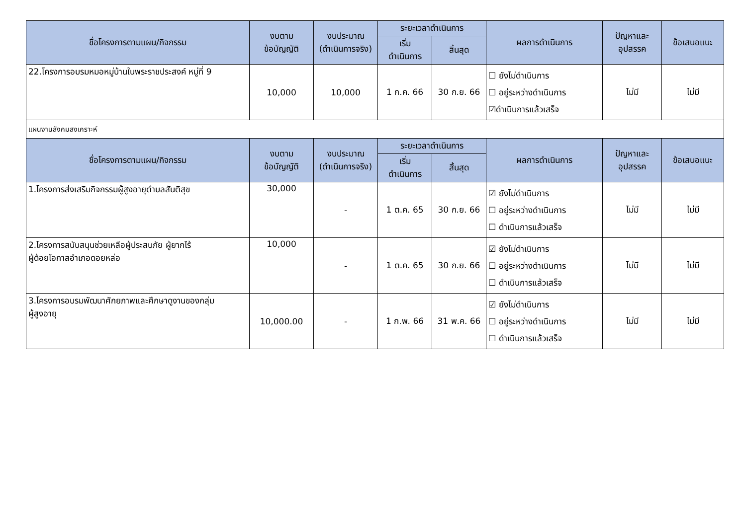| ชื่อโครงการตามแผน/กิจกรรม | งบตาม ข้อบัญญัติ | งบประมาณ (ดำเนินการจริง) | ระยะเวลาดำเนินการ | | ผลการดำเนินการ | ปัญหาและ อุปสรรค | ข้อเสนอแนะ |
| --- | --- | --- | --- | --- | --- | --- | --- |
| | | | เริ่ม ดำเนินการ | สิ้นสุด | | | |
| 22.โครงการอบรมหมอหมู่บ้านในพระราชประสงค์ หมู่ที่ 9 | 10,000 | 10,000 | 1 ก.ค. 66 | 30 ก.ย. 66 | ☐ ยังไม่ดำเนินการ ☐ อยู่ระหว่างดำเนินการ ☑ดำเนินการแล้วเสร็จ | ไม่มี | ไม่มี |
| แผนงานสังคมสงเคราะห์ | | | | | | | |
| ชื่อโครงการตามแผน/กิจกรรม | งบตาม ข้อบัญญัติ | งบประมาณ (ดำเนินการจริง) | ระยะเวลาดำเนินการ | | ผลการดำเนินการ | ปัญหาและ อุปสรรค | ข้อเสนอแนะ |
| | | | เริ่ม ดำเนินการ | สิ้นสุด | | | |
| 1.โครงการส่งเสริมกิจกรรมผู้สูงอายุตำบลสันติสุข | 30,000 | - | 1 ต.ค. 65 | 30 ก.ย. 66 | ☑ ยังไม่ดำเนินการ ☐ อยู่ระหว่างดำเนินการ ☐ ดำเนินการแล้วเสร็จ | ไม่มี | ไม่มี |
| 2.โครงการสนับสนุนช่วยเหลือผู้ประสบภัย ผู้ยากไร้ ผู้ด้อยโอกาสอำเภอดอยหล่อ | 10,000 | - | 1 ต.ค. 65 | 30 ก.ย. 66 | ☑ ยังไม่ดำเนินการ ☐ อยู่ระหว่างดำเนินการ ☐ ดำเนินการแล้วเสร็จ | ไม่มี | ไม่มี |
| 3.โครงการอบรมพัฒนาศักยภาพและศึกษาดูงานของกลุ่ม ผู้สูงอายุ | 10,000.00 | - | 1 ก.พ. 66 | 31 พ.ค. 66 | ☑ ยังไม่ดำเนินการ ☐ อยู่ระหว่างดำเนินการ ☐ ดำเนินการแล้วเสร็จ | ไม่มี | ไม่มี |